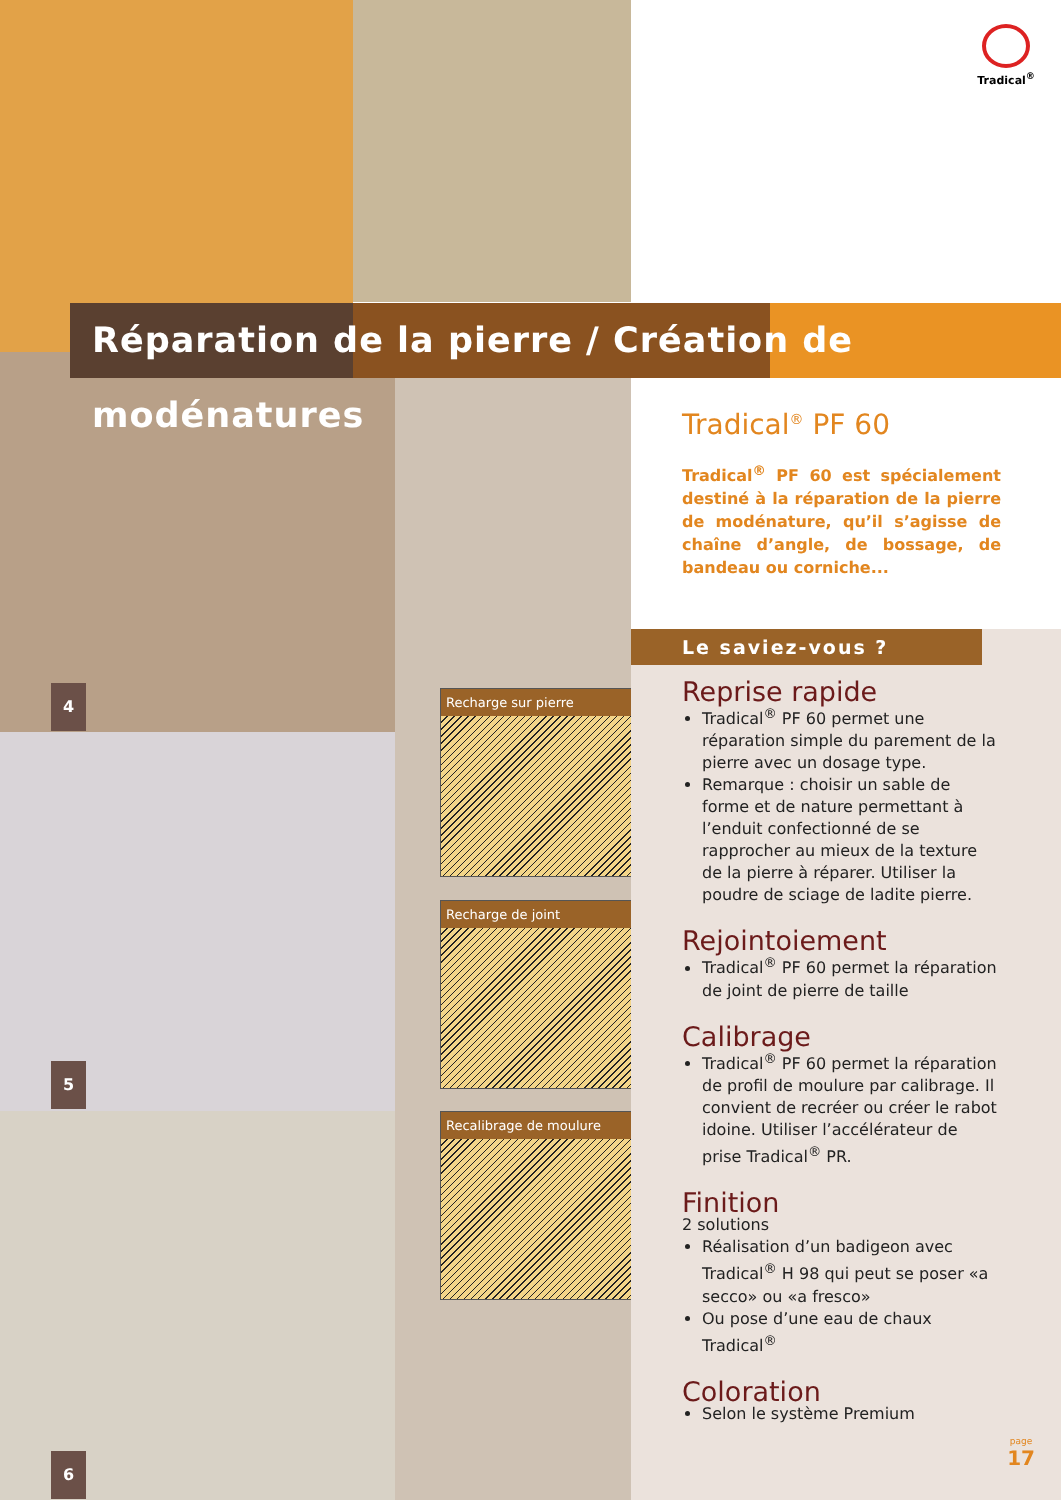Tradical<sup>®</sup>
Réparation de la pierre / Création de modénatures
4 Recharge sur pierre
5
Recharge de joint
Recalibrage de moulure
6
Tradical<sup>®</sup> PF 60
Tradical<sup>®</sup> PF 60 est spécialement destiné à la réparation de la pierre de modénature, qu’il s’agisse de chaîne d’angle, de bossage, de bandeau ou corniche...
Le saviez-vous ?
Reprise rapide
Tradical<sup>®</sup> PF 60 permet une réparation simple du parement de la pierre avec un dosage type.
Remarque : choisir un sable de forme et de nature permettant à l’enduit confectionné de se rapprocher au mieux de la texture de la pierre à réparer. Utiliser la poudre de sciage de ladite pierre.
Rejointoiement
Tradical<sup>®</sup> PF 60 permet la réparation de joint de pierre de taille
Calibrage
Tradical<sup>®</sup> PF 60 permet la réparation de profil de moulure par calibrage. Il convient de recréer ou créer le rabot idoine. Utiliser l’accélérateur de prise Tradical<sup>®</sup> PR.
Finition
2 solutions
Réalisation d’un badigeon avec Tradical<sup>®</sup> H 98 qui peut se poser «a secco» ou «a fresco»
Ou pose d’une eau de chaux Tradical<sup>®</sup>
Coloration
Selon le système Premium
page
17